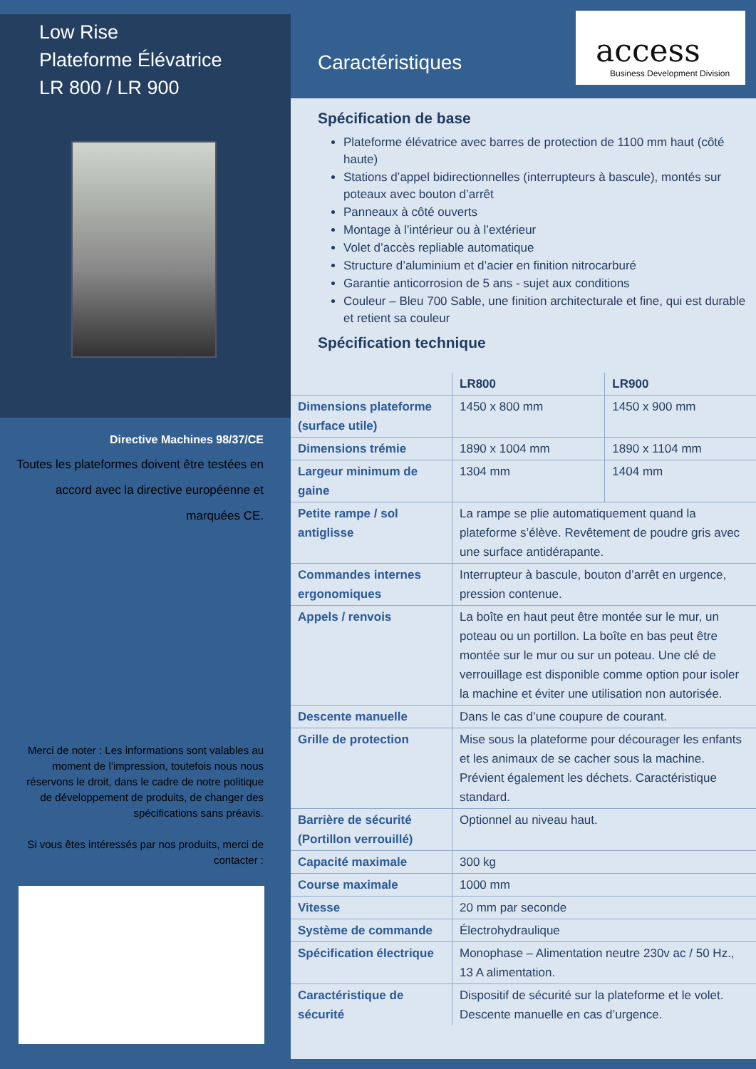Low Rise
Plateforme Élévatrice
LR 800 / LR 900
Directive Machines 98/37/CE
Toutes les plateformes doivent être testées en accord avec la directive européenne et marquées CE.
Merci de noter : Les informations sont valables au moment de l’impression, toutefois nous nous réservons le droit, dans le cadre de notre politique de développement de produits, de changer des spécifications sans préavis.
Si vous êtes intéressés par nos produits, merci de contacter :
Caractéristiques
access
Business Development Division
Spécification de base
Plateforme élévatrice avec barres de protection de 1100 mm haut (côté haute)
Stations d’appel bidirectionnelles (interrupteurs à bascule), montés sur poteaux avec bouton d’arrêt
Panneaux à côté ouverts
Montage à l’intérieur ou à l’extérieur
Volet d’accès repliable automatique
Structure d’aluminium et d’acier en finition nitrocarburé
Garantie anticorrosion de 5 ans - sujet aux conditions
Couleur – Bleu 700 Sable, une finition architecturale et fine, qui est durable et retient sa couleur
Spécification technique
| | LR800 | LR900 |
| --- | --- | --- |
| Dimensions plateforme (surface utile) | 1450 x 800 mm | 1450 x 900 mm |
| Dimensions trémie | 1890 x 1004 mm | 1890 x 1104 mm |
| Largeur minimum de gaine | 1304 mm | 1404 mm |
| Petite rampe / sol antiglisse | La rampe se plie automatiquement quand la plateforme s’élève. Revêtement de poudre gris avec une surface antidérapante. | |
| Commandes internes ergonomiques | Interrupteur à bascule, bouton d’arrêt en urgence, pression contenue. | |
| Appels / renvois | La boîte en haut peut être montée sur le mur, un poteau ou un portillon. La boîte en bas peut être montée sur le mur ou sur un poteau. Une clé de verrouillage est disponible comme option pour isoler la machine et éviter une utilisation non autorisée. | |
| Descente manuelle | Dans le cas d’une coupure de courant. | |
| Grille de protection | Mise sous la plateforme pour décourager les enfants et les animaux de se cacher sous la machine. Prévient également les déchets. Caractéristique standard. | |
| Barrière de sécurité (Portillon verrouillé) | Optionnel au niveau haut. | |
| Capacité maximale | 300 kg | |
| Course maximale | 1000 mm | |
| Vitesse | 20 mm par seconde | |
| Système de commande | Électrohydraulique | |
| Spécification électrique | Monophase – Alimentation neutre 230v ac / 50 Hz., 13 A alimentation. | |
| Caractéristique de sécurité | Dispositif de sécurité sur la plateforme et le volet. Descente manuelle en cas d’urgence. | |